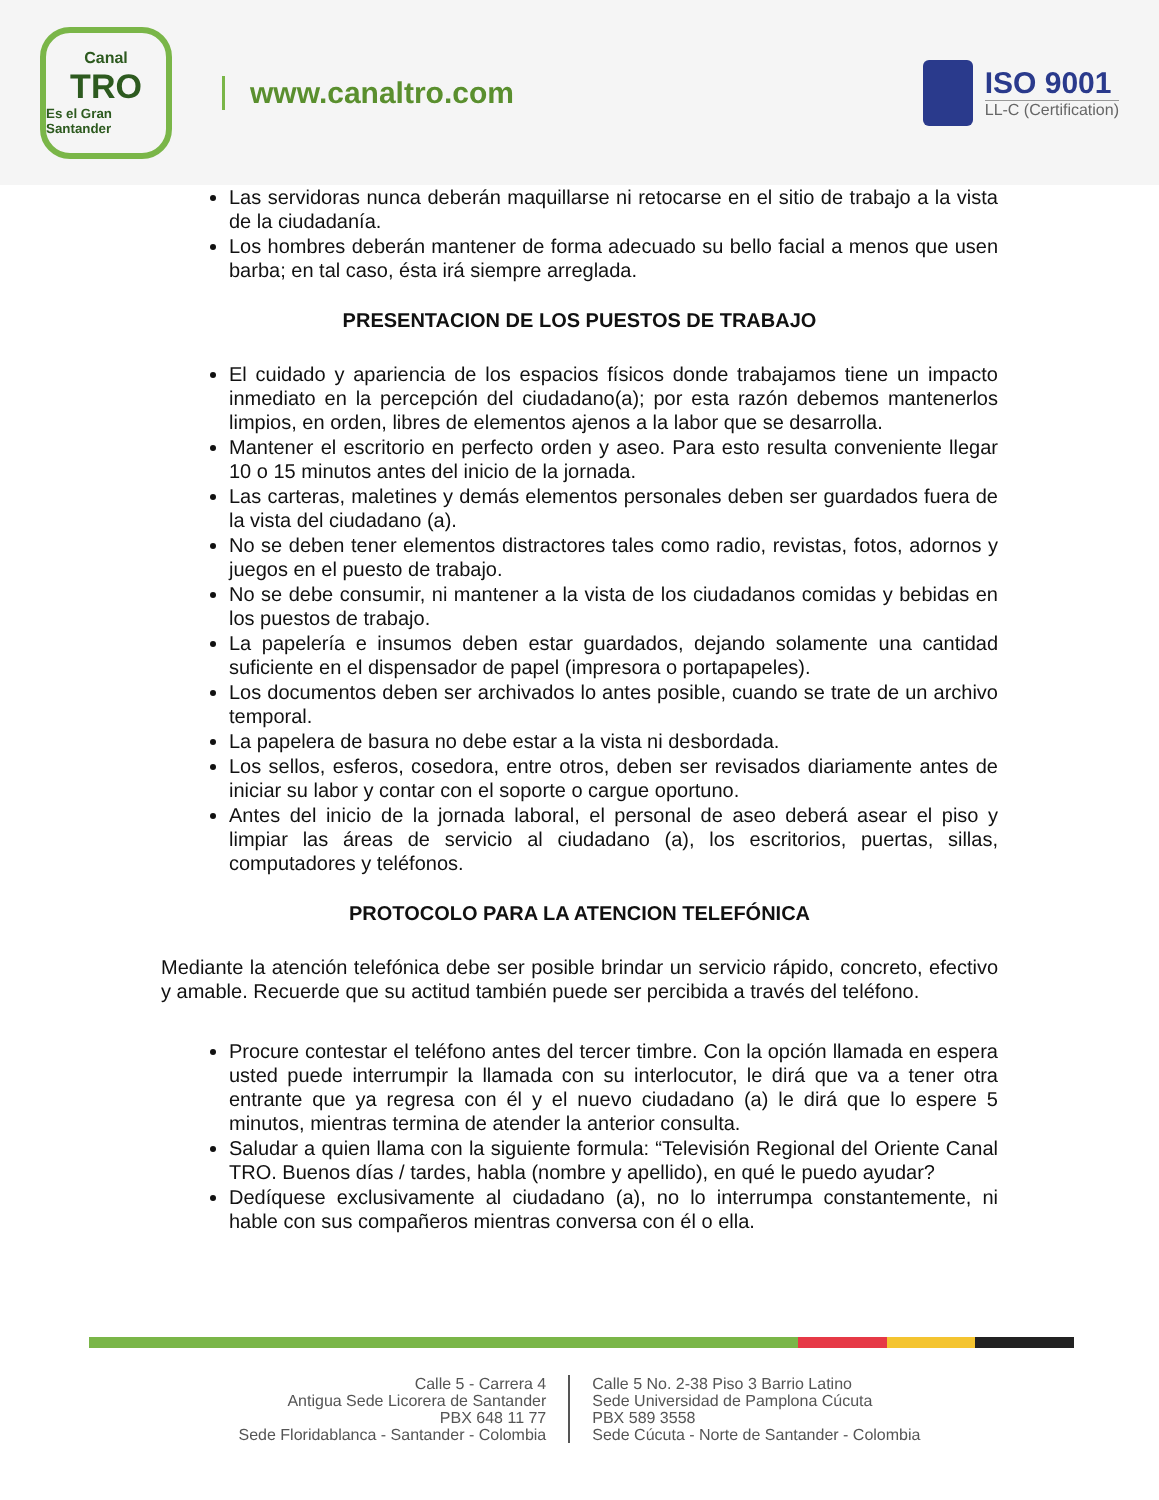Canal
TRO
Es el Gran Santander
www.canaltro.com ISO 9001
LL-C (Certification)
Las servidoras nunca deberán maquillarse ni retocarse en el sitio de trabajo a la vista de la ciudadanía.
Los hombres deberán mantener de forma adecuado su bello facial a menos que usen barba; en tal caso, ésta irá siempre arreglada.
PRESENTACION DE LOS PUESTOS DE TRABAJO
El cuidado y apariencia de los espacios físicos donde trabajamos tiene un impacto inmediato en la percepción del ciudadano(a); por esta razón debemos mantenerlos limpios, en orden, libres de elementos ajenos a la labor que se desarrolla.
Mantener el escritorio en perfecto orden y aseo. Para esto resulta conveniente llegar 10 o 15 minutos antes del inicio de la jornada.
Las carteras, maletines y demás elementos personales deben ser guardados fuera de la vista del ciudadano (a).
No se deben tener elementos distractores tales como radio, revistas, fotos, adornos y juegos en el puesto de trabajo.
No se debe consumir, ni mantener a la vista de los ciudadanos comidas y bebidas en los puestos de trabajo.
La papelería e insumos deben estar guardados, dejando solamente una cantidad suficiente en el dispensador de papel (impresora o portapapeles).
Los documentos deben ser archivados lo antes posible, cuando se trate de un archivo temporal.
La papelera de basura no debe estar a la vista ni desbordada.
Los sellos, esferos, cosedora, entre otros, deben ser revisados diariamente antes de iniciar su labor y contar con el soporte o cargue oportuno.
Antes del inicio de la jornada laboral, el personal de aseo deberá asear el piso y limpiar las áreas de servicio al ciudadano (a), los escritorios, puertas, sillas, computadores y teléfonos.
PROTOCOLO PARA LA ATENCION TELEFÓNICA
Mediante la atención telefónica debe ser posible brindar un servicio rápido, concreto, efectivo y amable. Recuerde que su actitud también puede ser percibida a través del teléfono.
Procure contestar el teléfono antes del tercer timbre. Con la opción llamada en espera usted puede interrumpir la llamada con su interlocutor, le dirá que va a tener otra entrante que ya regresa con él y el nuevo ciudadano (a) le dirá que lo espere 5 minutos, mientras termina de atender la anterior consulta.
Saludar a quien llama con la siguiente formula: “Televisión Regional del Oriente Canal TRO. Buenos días / tardes, habla (nombre y apellido), en qué le puedo ayudar?
Dedíquese exclusivamente al ciudadano (a), no lo interrumpa constantemente, ni hable con sus compañeros mientras conversa con él o ella.
Calle 5 - Carrera 4
Antigua Sede Licorera de Santander
PBX 648 11 77
Sede Floridablanca - Santander - Colombia
Calle 5 No. 2-38 Piso 3 Barrio Latino
Sede Universidad de Pamplona Cúcuta
PBX 589 3558
Sede Cúcuta - Norte de Santander - Colombia